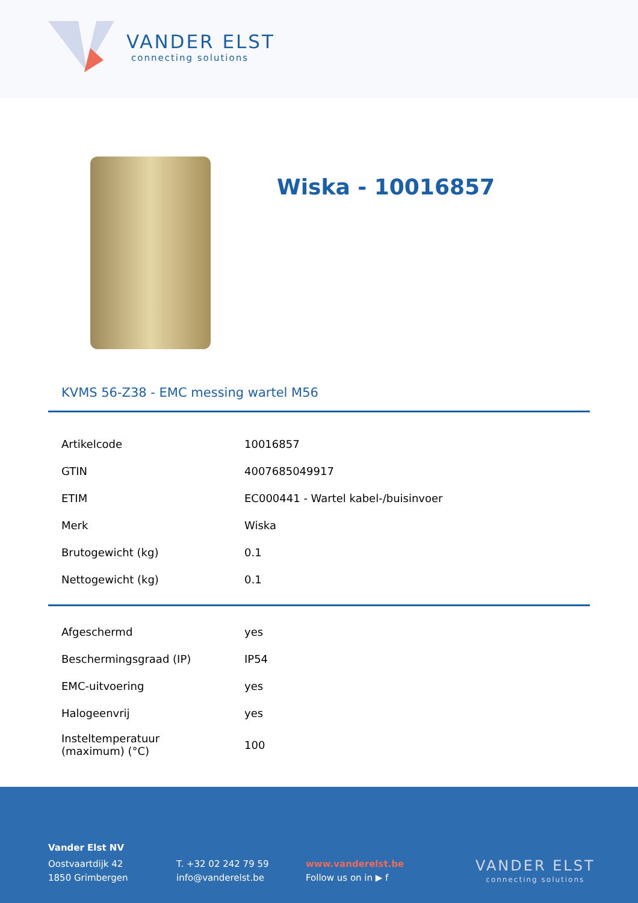VANDER ELST
connecting solutions
Wiska - 10016857
KVMS 56-Z38 - EMC messing wartel M56
| Artikelcode | 10016857 |
| GTIN | 4007685049917 |
| ETIM | EC000441 - Wartel kabel-/buisinvoer |
| Merk | Wiska |
| Brutogewicht (kg) | 0.1 |
| Nettogewicht (kg) | 0.1 |
| Afgeschermd | yes |
| Beschermingsgraad (IP) | IP54 |
| EMC-uitvoering | yes |
| Halogeenvrij | yes |
| Insteltemperatuur (maximum) (°C) | 100 |
Vander Elst NV
Oostvaartdijk 42
1850 Grimbergen
T. +32 02 242 79 59
info@vanderelst.be
www.vanderelst.be
Follow us on in ▶ f
VANDER ELST
connecting solutions